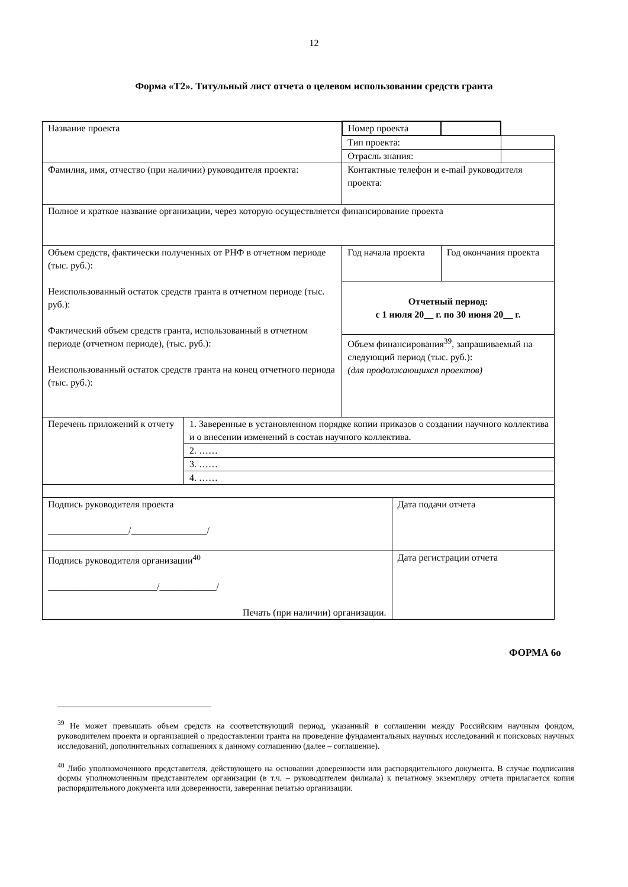12
Форма «Т2». Титульный лист отчета о целевом использовании средств гранта
| Название проекта | | Номер проекта | | | |
| | | Тип проекта: | | | |
| | | Отрасль знания: | | | |
| Фамилия, имя, отчество (при наличии) руководителя проекта: | | Контактные телефон и e-mail руководителя проекта: | | | |
| Полное и краткое название организации, через которую осуществляется финансирование проекта | | | | | |
| Объем средств, фактически полученных от РНФ в отчетном периоде (тыс. руб.): Неиспользованный остаток средств гранта в отчетном периоде (тыс. руб.): Фактический объем средств гранта, использованный в отчетном периоде (отчетном периоде), (тыс. руб.): Неиспользованный остаток средств гранта на конец отчетного периода (тыс. руб.): | | Год начала проекта | | Год окончания проекта | |
| | | Отчетный период: с 1 июля 20__ г. по 30 июня 20__ г. | | | |
| | | Объем финансирования<sup>39</sup>, запрашиваемый на следующий период (тыс. руб.): (для продолжающихся проектов) | | | |
| Перечень приложений к отчету | 1. Заверенные в установленном порядке копии приказов о создании научного коллектива и о внесении изменений в состав научного коллектива. | | | | |
| | 2. …… | | | | |
| | 3. …… | | | | |
| | 4. …… | | | | |
| Подпись руководителя проекта _________________/________________/ | | | Дата подачи отчета | | |
| Подпись руководителя организации<sup>40</sup> _______________________/____________/ Печать (при наличии) организации. | | | Дата регистрации отчета | | |
ФОРМА 6о
<sup>39</sup> Не может превышать объем средств на соответствующий период, указанный в соглашении между Российским научным фондом, руководителем проекта и организацией о предоставлении гранта на проведение фундаментальных научных исследований и поисковых научных исследований, дополнительных соглашениях к данному соглашению (далее – соглашение).
<sup>40</sup> Либо уполномоченного представителя, действующего на основании доверенности или распорядительного документа. В случае подписания формы уполномоченным представителем организации (в т.ч. – руководителем филиала) к печатному экземпляру отчета прилагается копия распорядительного документа или доверенности, заверенная печатью организации.